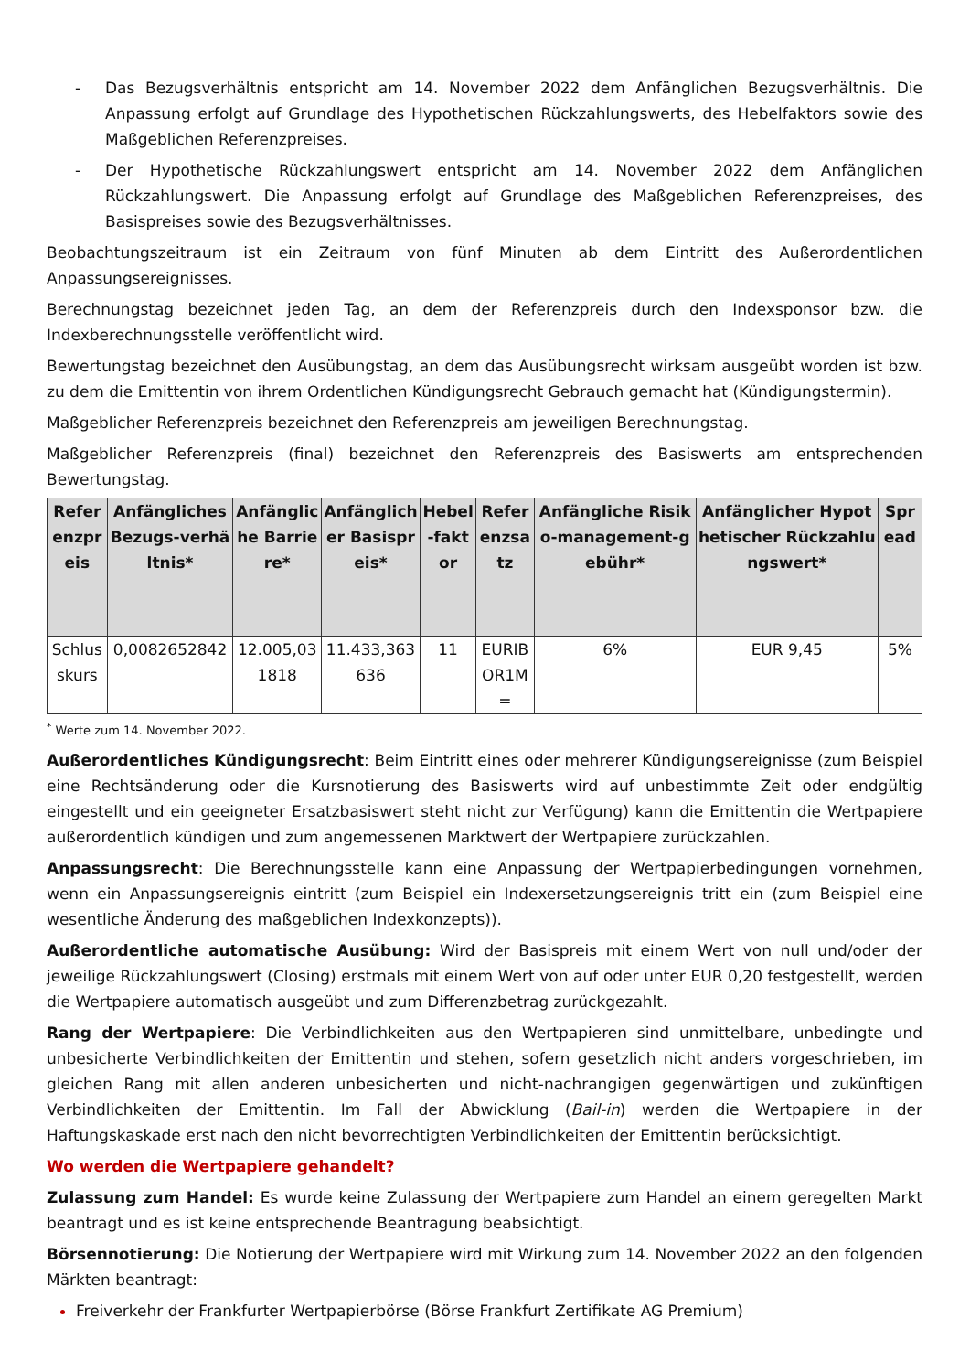- Das Bezugsverhältnis entspricht am 14. November 2022 dem Anfänglichen Bezugsverhältnis. Die Anpassung erfolgt auf Grundlage des Hypothetischen Rückzahlungswerts, des Hebelfaktors sowie des Maßgeblichen Referenzpreises.
- Der Hypothetische Rückzahlungswert entspricht am 14. November 2022 dem Anfänglichen Rückzahlungswert. Die Anpassung erfolgt auf Grundlage des Maßgeblichen Referenzpreises, des Basispreises sowie des Bezugsverhältnisses.
Beobachtungszeitraum ist ein Zeitraum von fünf Minuten ab dem Eintritt des Außerordentlichen Anpassungsereignisses.
Berechnungstag bezeichnet jeden Tag, an dem der Referenzpreis durch den Indexsponsor bzw. die Indexberechnungsstelle veröffentlicht wird.
Bewertungstag bezeichnet den Ausübungstag, an dem das Ausübungsrecht wirksam ausgeübt worden ist bzw. zu dem die Emittentin von ihrem Ordentlichen Kündigungsrecht Gebrauch gemacht hat (Kündigungstermin).
Maßgeblicher Referenzpreis bezeichnet den Referenzpreis am jeweiligen Berechnungstag.
Maßgeblicher Referenzpreis (final) bezeichnet den Referenzpreis des Basiswerts am entsprechenden Bewertungstag.
| Referenzpreis | Anfängliches Bezugs-verhältnis* | Anfängliche Barriere* | Anfänglicher Basispreis* | Hebel-faktor | Referenzsatz | Anfängliche Risiko-management-gebühr* | Anfänglicher Hypothetischer Rückzahlungswert* | Spread |
| --- | --- | --- | --- | --- | --- | --- | --- | --- |
| Schlusskurs | 0,0082652842 | 12.005,031818 | 11.433,363636 | 11 | EURIBOR1M= | 6% | EUR 9,45 | 5% |
<sup>*</sup> Werte zum 14. November 2022.
Außerordentliches Kündigungsrecht: Beim Eintritt eines oder mehrerer Kündigungsereignisse (zum Beispiel eine Rechtsänderung oder die Kursnotierung des Basiswerts wird auf unbestimmte Zeit oder endgültig eingestellt und ein geeigneter Ersatzbasiswert steht nicht zur Verfügung) kann die Emittentin die Wertpapiere außerordentlich kündigen und zum angemessenen Marktwert der Wertpapiere zurückzahlen.
Anpassungsrecht: Die Berechnungsstelle kann eine Anpassung der Wertpapierbedingungen vornehmen, wenn ein Anpassungsereignis eintritt (zum Beispiel ein Indexersetzungsereignis tritt ein (zum Beispiel eine wesentliche Änderung des maßgeblichen Indexkonzepts)).
Außerordentliche automatische Ausübung: Wird der Basispreis mit einem Wert von null und/oder der jeweilige Rückzahlungswert (Closing) erstmals mit einem Wert von auf oder unter EUR 0,20 festgestellt, werden die Wertpapiere automatisch ausgeübt und zum Differenzbetrag zurückgezahlt.
Rang der Wertpapiere: Die Verbindlichkeiten aus den Wertpapieren sind unmittelbare, unbedingte und unbesicherte Verbindlichkeiten der Emittentin und stehen, sofern gesetzlich nicht anders vorgeschrieben, im gleichen Rang mit allen anderen unbesicherten und nicht-nachrangigen gegenwärtigen und zukünftigen Verbindlichkeiten der Emittentin. Im Fall der Abwicklung (Bail-in) werden die Wertpapiere in der Haftungskaskade erst nach den nicht bevorrechtigten Verbindlichkeiten der Emittentin berücksichtigt.
Wo werden die Wertpapiere gehandelt?
Zulassung zum Handel: Es wurde keine Zulassung der Wertpapiere zum Handel an einem geregelten Markt beantragt und es ist keine entsprechende Beantragung beabsichtigt.
Börsennotierung: Die Notierung der Wertpapiere wird mit Wirkung zum 14. November 2022 an den folgenden Märkten beantragt:
Freiverkehr der Frankfurter Wertpapierbörse (Börse Frankfurt Zertifikate AG Premium)